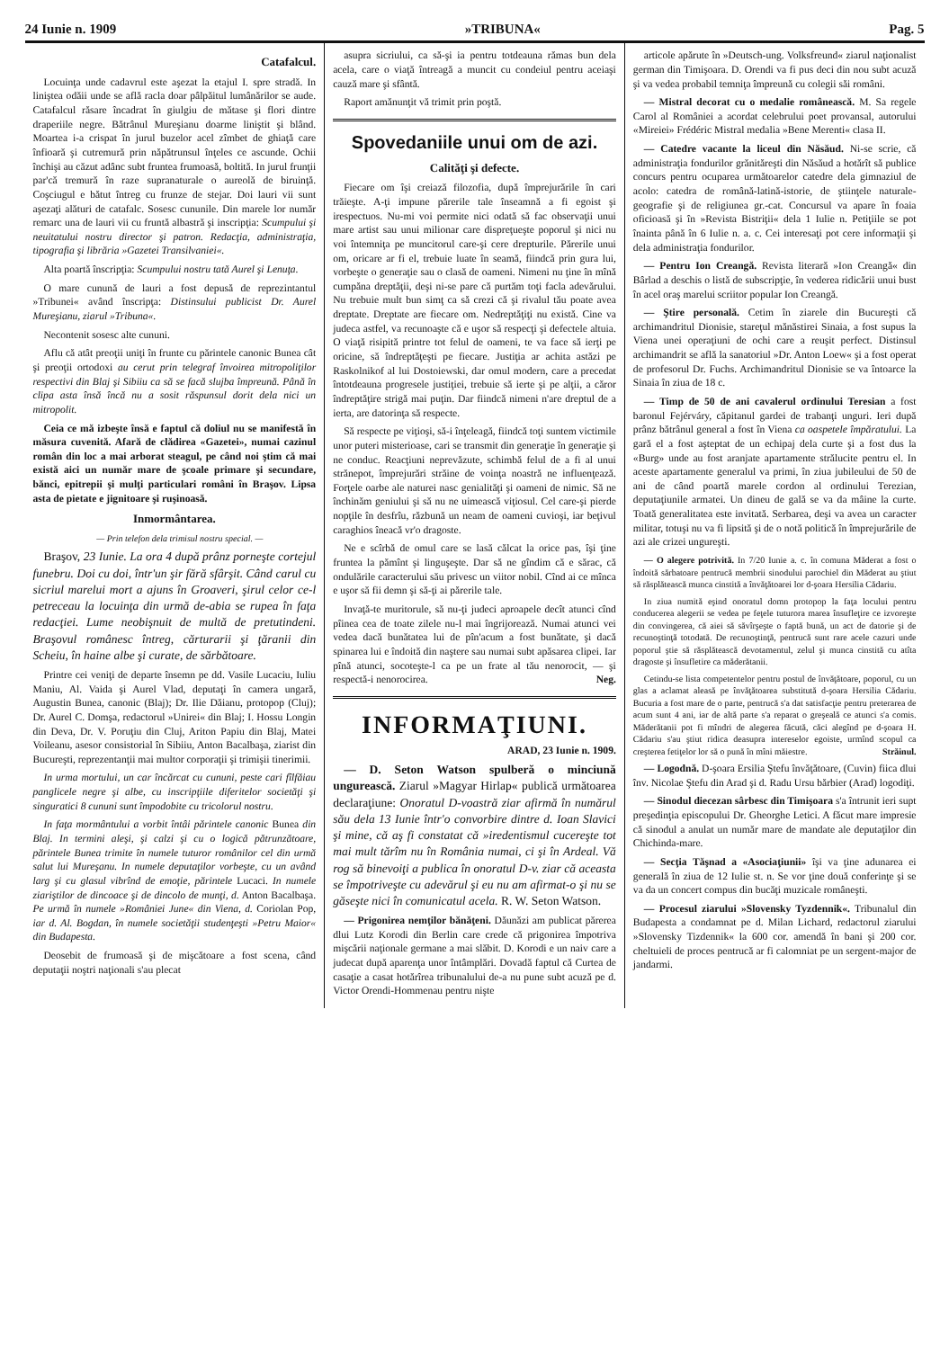24 Iunie n. 1909 »TRIBUNA« Pag. 5
Catafalcul.
Locuinţa unde cadavrul este aşezat la etajul I. spre stradă. In liniştea odăii unde se află racla doar pâlpăitul lumânărilor se aude. Catafalcul răsare încadrat în giulgiu de mătase şi flori dintre draperiile negre. Bătrânul Mureşianu doarme liniştit şi blând. Moartea i-a crispat în jurul buzelor acel zîmbet de ghiaţă care înfioară şi cutremură prin năpătrunsul înţeles ce ascunde. Ochii închişi au căzut adânc subt fruntea frumoasă, boltită. In jurul frunţii par'că tremură în raze supranaturale o aureolă de biruinţă. Coşciugul e bătut întreg cu frunze de stejar. Doi lauri vii sunt aşezaţi alături de catafalc. Sosesc cununile. Din marele lor număr remarc una de lauri vii cu fruntă albastră şi inscripţia: Scumpului şi neuitatului nostru director şi patron. Redacţia, administraţia, tipografia şi librăria »Gazetei Transilvaniei«.
Alta poartă înscripţia: Scumpului nostru tată Aurel şi Lenuţa.
O mare cunună de lauri a fost depusă de reprezintantul »Tribunei« având înscripţa: Distinsului publicist Dr. Aurel Mureşianu, ziarul »Tribuna«.
Necontenit sosesc alte cununi.
Aflu că atât preoţii uniţi în frunte cu părintele canonic Bunea cât şi preoţii ortodoxi au cerut prin telegraf învoirea mitropoliţilor respectivi din Blaj şi Sibiiu ca să se facă slujba împreună. Până în clipa asta însă încă nu a sosit răspunsul dorit dela nici un mitropolit.
Ceia ce mă izbeşte însă e faptul că doliul nu se manifestă în măsura cuvenită. Afară de clădirea «Gazetei», numai cazinul român din loc a mai arborat steagul, pe când noi ştim că mai există aici un număr mare de şcoale primare şi secundare, bănci, epitrepii şi mulţi particulari români în Braşov. Lipsa asta de pietate e jignitoare şi ruşinoasă.
Inmormântarea.
— Prin telefon dela trimisul nostru special. —
Braşov, 23 Iunie. La ora 4 după prânz porneşte cortejul funebru. Doi cu doi, într'un şir fără sfârşit. Când carul cu sicriul marelui mort a ajuns în Groaveri, şirul celor ce-l petreceau la locuinţa din urmă de-abia se rupea în faţa redacţiei. Lume neobişnuit de multă de pretutindeni. Braşovul românesc întreg, cărturarii şi ţăranii din Scheiu, în haine albe şi curate, de sărbătoare.
Printre cei veniţi de departe însemn pe dd. Vasile Lucaciu, Iuliu Maniu, Al. Vaida şi Aurel Vlad, deputaţi în camera ungară, Augustin Bunea, canonic (Blaj); Dr. Ilie Dăianu, protopop (Cluj); Dr. Aurel C. Domşa, redactorul »Unirei« din Blaj; I. Hossu Longin din Deva, Dr. V. Poruţiu din Cluj, Ariton Papiu din Blaj, Matei Voileanu, asesor consistorial în Sibiiu, Anton Bacalbaşa, ziarist din Bucureşti, reprezentanţii mai multor corporaţii şi trimişii tinerimii.
In urma mortului, un car încărcat cu cununi, peste cari fîlfăiau panglicele negre şi albe, cu inscripţiile diferitelor societăţi şi singuratici 8 cununi sunt împodobite cu tricolorul nostru.
In faţa mormântului a vorbit întâi părintele canonic Bunea din Blaj. In termini aleşi, şi calzi şi cu o logică pătrunzătoare, părintele Bunea trimite în numele tuturor românilor cel din urmă salut lui Mureşanu. In numele deputaţilor vorbeşte, cu un având larg şi cu glasul vibrînd de emoţie, părintele Lucaci. In numele ziariştilor de dincoace şi de dincolo de munţi, d. Anton Bacalbaşa. Pe urmă în numele »României June« din Viena, d. Coriolan Pop, iar d. Al. Bogdan, în numele societăţii studenţeşti »Petru Maior« din Budapesta.
Deosebit de frumoasă şi de mişcătoare a fost scena, când deputaţii noştri naţionali s'au plecat
asupra sicriului, ca să-şi ia pentru totdeauna rămas bun dela acela, care o viaţă întreagă a muncit cu condeiul pentru aceiaşi cauză mare şi sfântă.
Raport amănunţit vă trimit prin poştă.
Spovedaniile unui om de azi.
Calităţi şi defecte.
Fiecare om îşi creiază filozofia, după împrejurările în cari trăieşte. A-ţi impune părerile tale înseamnă a fi egoist şi irespectuos. Nu-mi voi permite nici odată să fac observaţii unui mare artist sau unui milionar care dispreţueşte poporul şi nici nu voi întemniţa pe muncitorul care-şi cere drepturile. Părerile unui om, oricare ar fi el, trebuie luate în seamă, fiindcă prin gura lui, vorbeşte o generaţie sau o clasă de oameni. Nimeni nu ţine în mînă cumpăna dreptăţii, deşi ni-se pare că purtăm toţi facla adevărului. Nu trebuie mult bun simţ ca să crezi că şi rivalul tău poate avea dreptate. Dreptate are fiecare om. Nedreptăţiţi nu există. Cine va judeca astfel, va recunoaşte că e uşor să respecţi şi defectele altuia. O viaţă risipită printre tot felul de oameni, te va face să ierţi pe oricine, să îndreptăţeşti pe fiecare. Justiţia ar achita astăzi pe Raskolnikof al lui Dostoiewski, dar omul modern, care a precedat întotdeauna progresele justiţiei, trebuie să ierte şi pe alţii, a căror îndreptăţire strigă mai puţin. Dar fiindcă nimeni n'are dreptul de a ierta, are datorinţa să respecte.
Să respecte pe viţioşi, să-i înţeleagă, fiindcă toţi suntem victimile unor puteri misterioase, cari se transmit din generaţie în generaţie şi ne conduc. Reacţiuni neprevăzute, schimbă felul de a fi al unui strănepot, împrejurări străine de voinţa noastră ne influenţează. Forţele oarbe ale naturei nasc genialităţi şi oameni de nimic. Să ne închinăm geniului şi să nu ne uimească viţiosul. Cel care-şi pierde nopţile în desfrîu, răzbună un neam de oameni cuvioşi, iar beţivul caraghios îneacă vr'o dragoste.
Ne e scîrbă de omul care se lasă călcat la orice pas, îşi ţine fruntea la pămînt şi linguşeşte. Dar să ne gîndim că e sărac, că ondulările caracterului său privesc un viitor nobil. Cînd ai ce mînca e uşor să fii demn şi să-ţi ai părerile tale.
Invaţă-te muritorule, să nu-ţi judeci aproapele decît atunci cînd pîinea cea de toate zilele nu-l mai îngrijorează. Numai atunci vei vedea dacă bunătatea lui de pîn'acum a fost bunătate, şi dacă spinarea lui e îndoită din naştere sau numai subt apăsarea clipei. Iar pînă atunci, socoteşte-l ca pe un frate al tău nenorocit, — şi respectă-i nenorocirea. Neg.
INFORMAŢIUNI.
ARAD, 23 Iunie n. 1909.
— D. Seton Watson spulberă o minciună ungurească. Ziarul »Magyar Hirlap« publică următoarea declaraţiune: Onoratul D-voastră ziar afirmă în numărul său dela 13 Iunie într'o convorbire dintre d. Ioan Slavici şi mine, că aş fi constatat că »iredentismul cucereşte tot mai mult tărîm nu în România numai, ci şi în Ardeal. Vă rog să binevoiţi a publica în onoratul D-v. ziar că aceasta se împotriveşte cu adevărul şi eu nu am afirmat-o şi nu se găseşte nici în comunicatul acela. R. W. Seton Watson.
— Prigonirea nemţilor bănăţeni. Dăunăzi am publicat părerea dlui Lutz Korodi din Berlin care crede că prigonirea împotriva mişcării naţionale germane a mai slăbit. D. Korodi e un naiv care a judecat după aparenţa unor întâmplări. Dovadă faptul că Curtea de casaţie a casat hotărîrea tribunalului de-a nu pune subt acuză pe d. Victor Orendi-Hommenau pentru nişte
articole apărute în »Deutsch-ung. Volksfreund« ziarul naţionalist german din Timişoara. D. Orendi va fi pus deci din nou subt acuză şi va vedea probabil temniţa împreună cu colegii săi români.
— Mistral decorat cu o medalie românească. M. Sa regele Carol al României a acordat celebrului poet provansal, autorului «Mireiei» Frédéric Mistral medalia »Bene Merenti« clasa II.
— Catedre vacante la liceul din Năsăud. Ni-se scrie, că administraţia fondurilor grănităreşti din Năsăud a hotărît să publice concurs pentru ocuparea următoarelor catedre dela gimnaziul de acolo: catedra de română-latină-istorie, de ştiinţele naturale-geografie şi de religiunea gr.-cat. Concursul va apare în foaia oficioasă şi în »Revista Bistriţii« dela 1 Iulie n. Petiţiile se pot înainta până în 6 Iulie n. a. c. Cei interesaţi pot cere informaţii şi dela administraţia fondurilor.
— Pentru Ion Creangă. Revista literară »Ion Creangă« din Bârlad a deschis o listă de subscripţie, în vederea ridicării unui bust în acel oraş marelui scriitor popular Ion Creangă.
— Ştire personală. Cetim în ziarele din Bucureşti că archimandritul Dionisie, stareţul mănăstirei Sinaia, a fost supus la Viena unei operaţiuni de ochi care a reuşit perfect. Distinsul archimandrit se află la sanatoriul »Dr. Anton Loew« şi a fost operat de profesorul Dr. Fuchs. Archimandritul Dionisie se va întoarce la Sinaia în ziua de 18 c.
— Timp de 50 de ani cavalerul ordinului Teresian a fost baronul Fejérváry, căpitanul gardei de trabanţi unguri. Ieri după prânz bătrânul general a fost în Viena ca oaspetele împăratului. La gară el a fost aşteptat de un echipaj dela curte şi a fost dus la «Burg» unde au fost aranjate apartamente strălucite pentru el. In aceste apartamente generalul va primi, în ziua jubileului de 50 de ani de când poartă marele cordon al ordinului Terezian, deputaţiunile armatei. Un dineu de gală se va da mâine la curte. Toată generalitatea este invitată. Serbarea, deşi va avea un caracter militar, totuşi nu va fi lipsită şi de o notă politică în împrejurările de azi ale crizei ungureşti.
— O alegere potrivită. In 7/20 Iunie a. c. în comuna Măderat a fost o îndoită sărbatoare pentrucă membrii sinodului parochiel din Măderat au ştiut să răsplătească munca cinstită a învăţătoarei lor d-şoara Hersilia Cădariu.
In ziua numită eşind onoratul domn protopop la faţa locului pentru conducerea alegerii se vedea pe feţele tuturora marea însufleţire ce izvoreşte din convingerea, că aiei să săvîrşeşte o faptă bună, un act de datorie şi de recunoştinţă totodată. De recunoştinţă, pentrucă sunt rare acele cazuri unde poporul ştie să răsplătească devotamentul, zelul şi munca cinstită cu atîta dragoste şi însufletire ca măderătanii.
Cetindu-se lista competentelor pentru postul de învăţătoare, poporul, cu un glas a aclamat aleasă pe învăţătoarea substitută d-şoara Hersilia Cădariu. Bucuria a fost mare de o parte, pentrucă s'a dat satisfacţie pentru preterarea de acum sunt 4 ani, iar de altă parte s'a reparat o greşeală ce atunci s'a comis. Măderătanii pot fi mîndri de alegerea făcută, căci alegînd pe d-şoara H. Cădariu s'au ştiut ridica deasupra intereselor egoiste, urmînd scopul ca creşterea fetiţelor lor să o pună în mîni măiestre. Străinul.
— Logodnă. D-şoara Ersilia Ştefu învăţătoare, (Cuvin) fiica dlui înv. Nicolae Ştefu din Arad şi d. Radu Ursu bărbier (Arad) logodiţi.
— Sinodul diecezan sârbesc din Timişoara s'a întrunit ieri supt preşedinţia episcopului Dr. Gheorghe Letici. A făcut mare impresie că sinodul a anulat un număr mare de mandate ale deputaţilor din Chichinda-mare.
— Secţia Tăşnad a «Asociaţiunii» îşi va ţine adunarea ei generală în ziua de 12 Iulie st. n. Se vor ţine două conferinţe şi se va da un concert compus din bucăţi muzicale româneşti.
— Procesul ziarului »Slovensky Tyzdennik«. Tribunalul din Budapesta a condamnat pe d. Milan Lichard, redactorul ziarului »Slovensky Tizdennik« la 600 cor. amendă în bani şi 200 cor. cheltuieli de proces pentrucă ar fi calomniat pe un sergent-major de jandarmi.